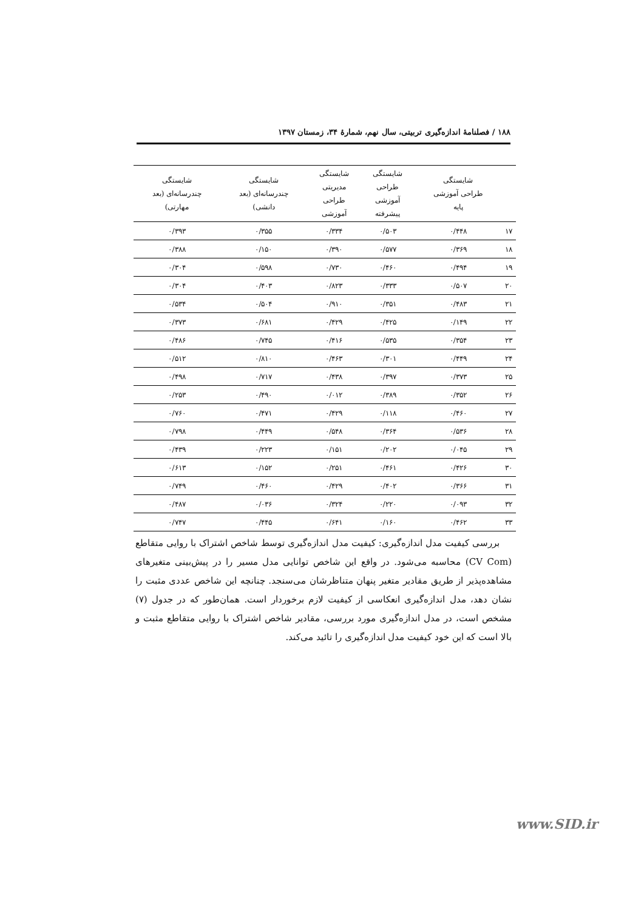۱۸۸ / فصلنامهٔ اندازه‌گیری تربیتی، سال نهم، شمارهٔ ۳۴، زمستان ۱۳۹۷
| | شایستگی طراحی آموزشی پایه | شایستگی طراحی آموزشی پیشرفته | شایستگی مدیریتی طراحی آموزشی | شایستگی چندرسانه‌ای (بعد دانشی) | شایستگی چندرسانه‌ای (بعد مهارتی) |
| --- | --- | --- | --- | --- | --- |
| ۱۷ | ۰/۴۴۸ | ۰/۵۰۳ | ۰/۳۳۴ | ۰/۳۵۵ | ۰/۳۹۳ |
| ۱۸ | ۰/۳۶۹ | ۰/۵۷۷ | ۰/۳۹۰ | ۰/۱۵۰ | ۰/۳۸۸ |
| ۱۹ | ۰/۴۹۴ | ۰/۴۶۰ | ۰/۷۳۰ | ۰/۵۹۸ | ۰/۳۰۴ |
| ۲۰ | ۰/۵۰۷ | ۰/۳۳۳ | ۰/۸۲۳ | ۰/۴۰۳ | ۰/۳۰۴ |
| ۲۱ | ۰/۴۸۳ | ۰/۳۵۱ | ۰/۹۱۰ | ۰/۵۰۴ | ۰/۵۳۴ |
| ۲۲ | ۰/۱۴۹ | ۰/۴۲۵ | ۰/۴۲۹ | ۰/۶۸۱ | ۰/۳۷۳ |
| ۲۳ | ۰/۳۵۴ | ۰/۵۳۵ | ۰/۴۱۶ | ۰/۷۴۵ | ۰/۴۸۶ |
| ۲۴ | ۰/۴۴۹ | ۰/۳۰۱ | ۰/۴۶۳ | ۰/۸۱۰ | ۰/۵۱۲ |
| ۲۵ | ۰/۳۷۳ | ۰/۳۹۷ | ۰/۴۳۸ | ۰/۷۱۷ | ۰/۴۹۸ |
| ۲۶ | ۰/۳۵۲ | ۰/۳۸۹ | ۰/۰۱۲ | ۰/۴۹۰ | ۰/۲۵۳ |
| ۲۷ | ۰/۴۶۰ | ۰/۱۱۸ | ۰/۴۲۹ | ۰/۴۷۱ | ۰/۷۶۰ |
| ۲۸ | ۰/۵۳۶ | ۰/۳۶۴ | ۰/۵۴۸ | ۰/۴۴۹ | ۰/۷۹۸ |
| ۲۹ | ۰/۰۴۵ | ۰/۲۰۲ | ۰/۱۵۱ | ۰/۲۲۳ | ۰/۴۳۹ |
| ۳۰ | ۰/۴۲۶ | ۰/۴۶۱ | ۰/۲۵۱ | ۰/۱۵۲ | ۰/۶۱۳ |
| ۳۱ | ۰/۳۶۶ | ۰/۴۰۲ | ۰/۴۲۹ | ۰/۴۶۰ | ۰/۷۴۹ |
| ۳۲ | ۰/۰۹۳ | ۰/۲۲۰ | ۰/۳۲۴ | ۰/۰۳۶ | ۰/۴۸۷ |
| ۳۳ | ۰/۴۶۲ | ۰/۱۶۰ | ۰/۶۴۱ | ۰/۴۴۵ | ۰/۷۴۷ |
بررسی کیفیت مدل اندازه‌گیری: کیفیت مدل اندازه‌گیری توسط شاخص اشتراک با روایی متقاطع (CV Com) محاسبه می‌شود. در واقع این شاخص توانایی مدل مسیر را در پیش‌بینی متغیرهای مشاهده‌پذیر از طریق مقادیر متغیر پنهان متناظرشان می‌سنجد. چنانچه این شاخص عددی مثبت را نشان دهد، مدل اندازه‌گیری انعکاسی از کیفیت لازم برخوردار است. همان‌طور که در جدول (۷) مشخص است، در مدل اندازه‌گیری مورد بررسی، مقادیر شاخص اشتراک با روایی متقاطع مثبت و بالا است که این خود کیفیت مدل اندازه‌گیری را تائید می‌کند.
www.SID.ir